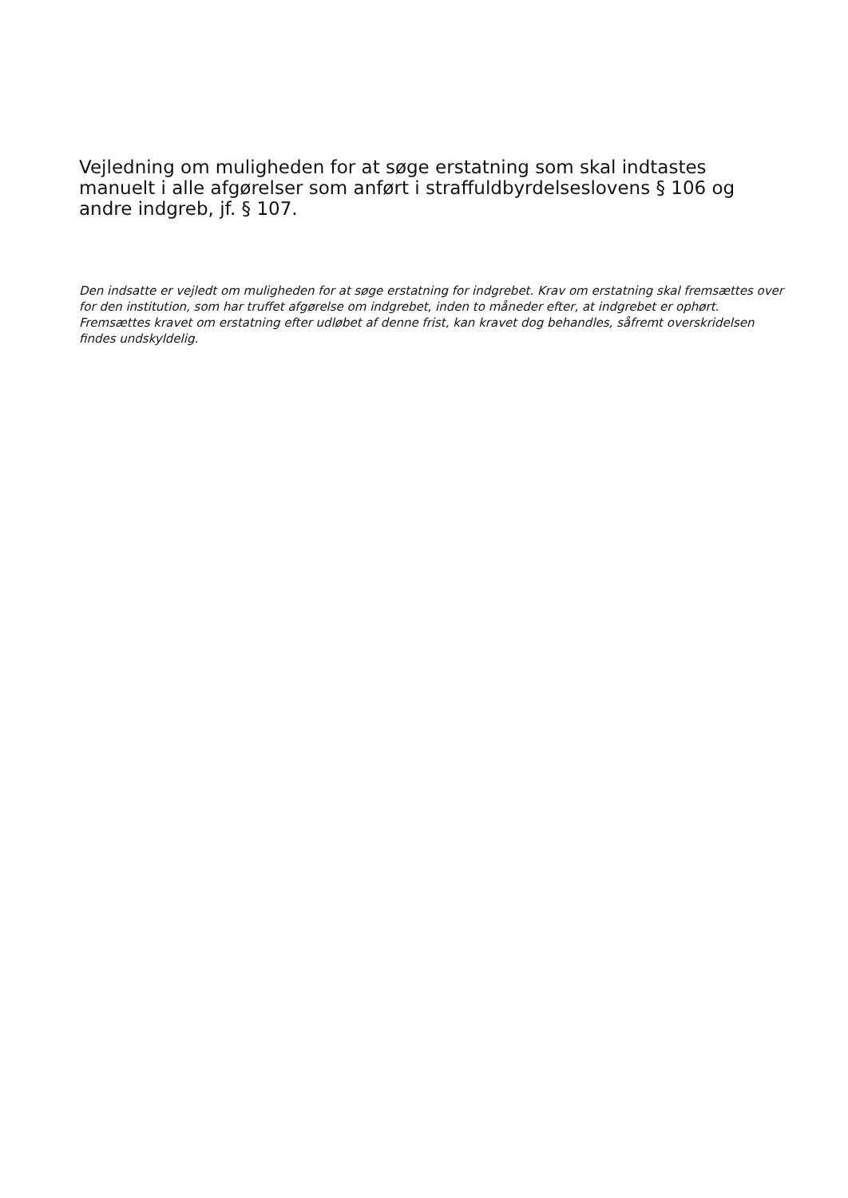Vejledning om muligheden for at søge erstatning som skal indtastes manuelt i alle afgørelser som anført i straffuldbyrdelseslovens § 106 og andre indgreb, jf. § 107.
Den indsatte er vejledt om muligheden for at søge erstatning for indgrebet. Krav om erstatning skal fremsættes over for den institution, som har truffet afgørelse om indgrebet, inden to måneder efter, at indgrebet er ophørt. Fremsættes kravet om erstatning efter udløbet af denne frist, kan kravet dog behandles, såfremt overskridelsen findes undskyldelig.